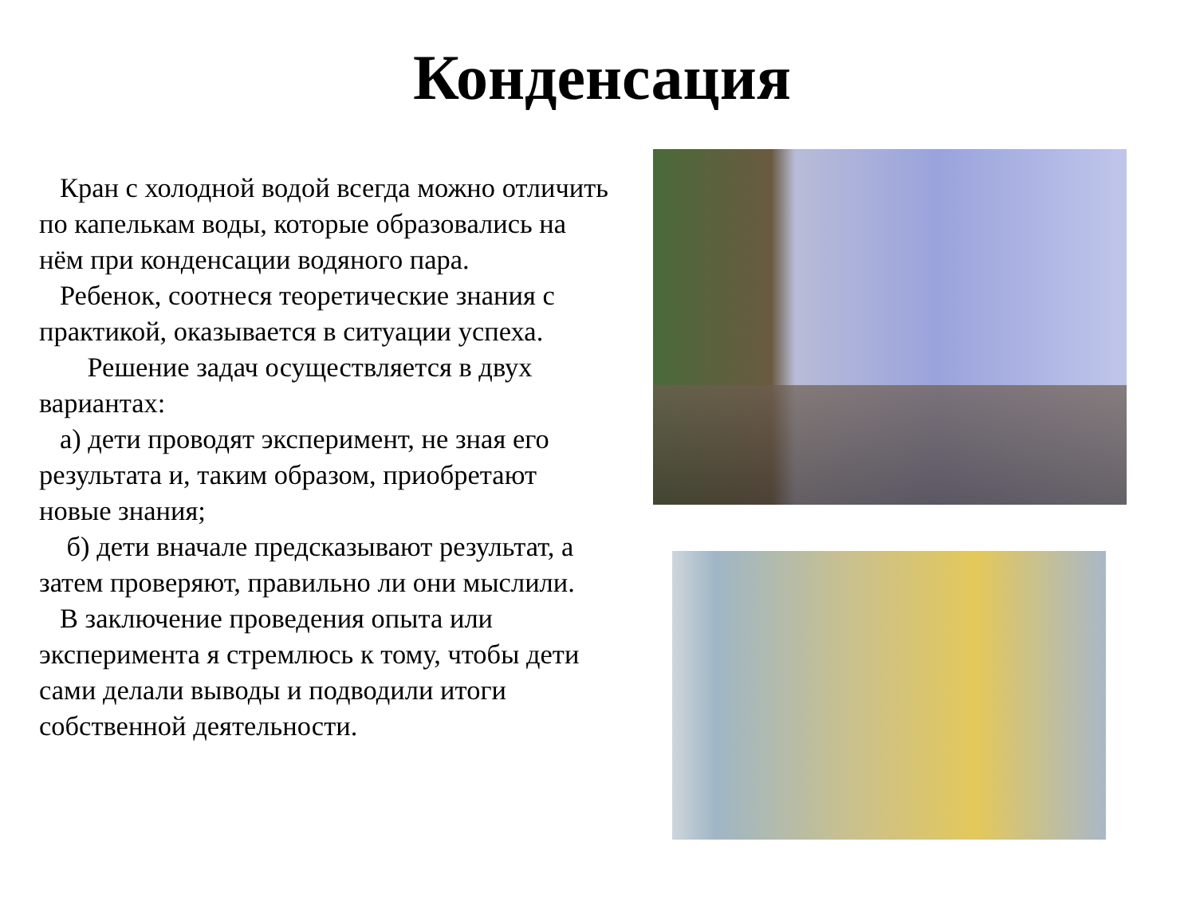Конденсация
Кран с холодной водой всегда можно отличить по капелькам воды, которые образовались на нём при конденсации водяного пара.
Ребенок, соотнеся теоретические знания с практикой, оказывается в ситуации успеха.
Решение задач осуществляется в двух вариантах:
а) дети проводят эксперимент, не зная его результата и, таким образом, приобретают новые знания;
б) дети вначале предсказывают результат, а затем проверяют, правильно ли они мыслили.
В заключение проведения опыта или эксперимента я стремлюсь к тому, чтобы дети сами делали выводы и подводили итоги собственной деятельности.